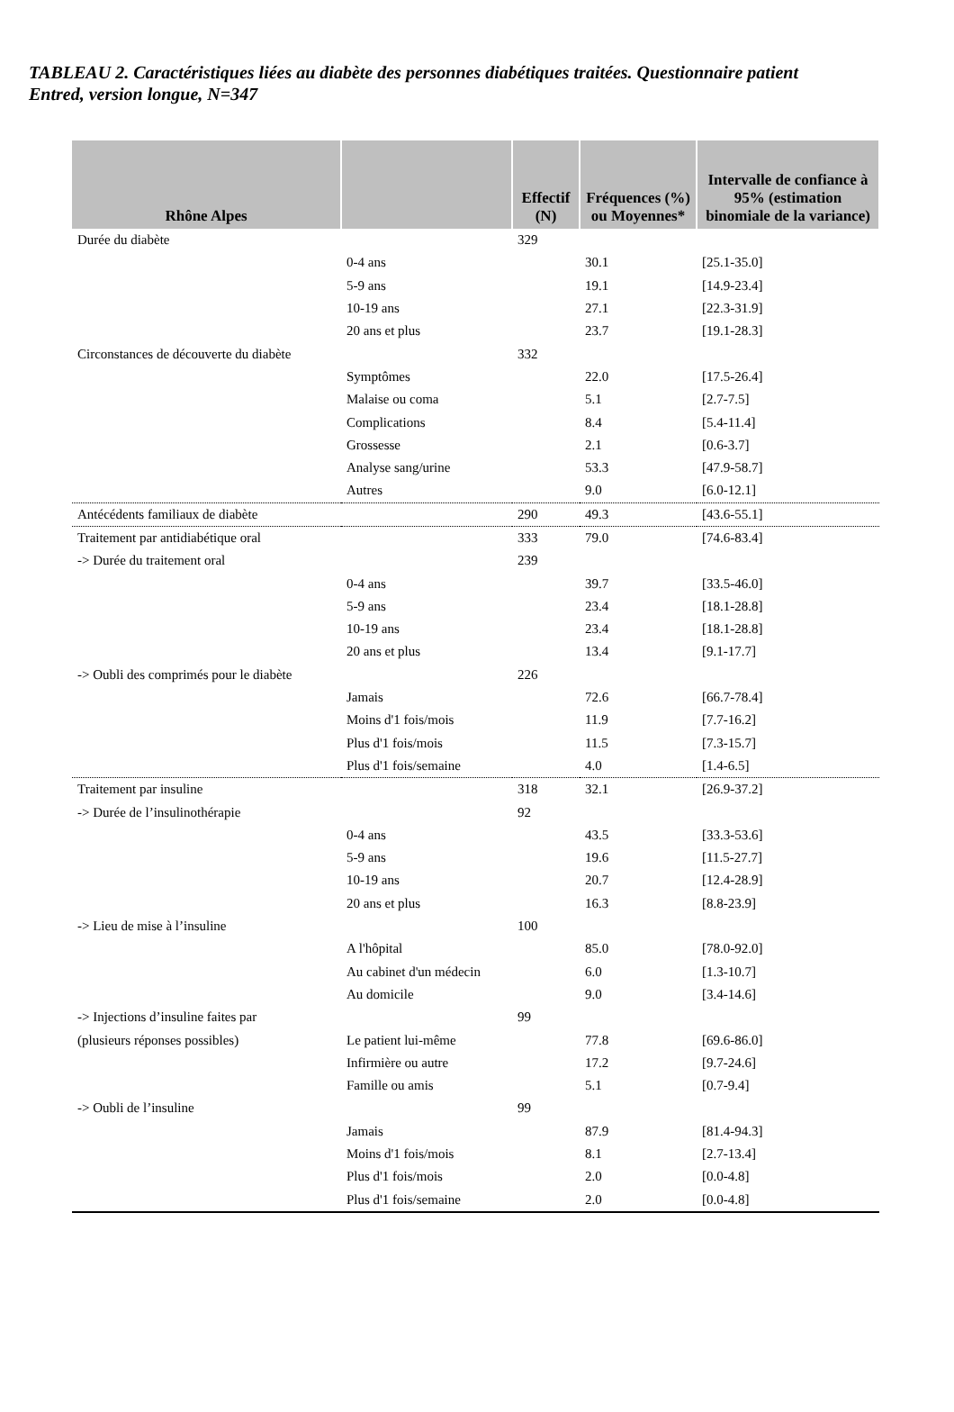TABLEAU 2. Caractéristiques liées au diabète des personnes diabétiques traitées. Questionnaire patient Entred, version longue, N=347
| Rhône Alpes | | Effectif (N) | Fréquences (%) ou Moyennes* | Intervalle de confiance à 95% (estimation binomiale de la variance) |
| --- | --- | --- | --- | --- |
| Durée du diabète | | 329 | | |
| | 0-4 ans | | 30.1 | [25.1-35.0] |
| | 5-9 ans | | 19.1 | [14.9-23.4] |
| | 10-19 ans | | 27.1 | [22.3-31.9] |
| | 20 ans et plus | | 23.7 | [19.1-28.3] |
| Circonstances de découverte du diabète | | 332 | | |
| | Symptômes | | 22.0 | [17.5-26.4] |
| | Malaise ou coma | | 5.1 | [2.7-7.5] |
| | Complications | | 8.4 | [5.4-11.4] |
| | Grossesse | | 2.1 | [0.6-3.7] |
| | Analyse sang/urine | | 53.3 | [47.9-58.7] |
| | Autres | | 9.0 | [6.0-12.1] |
| Antécédents familiaux de diabète | | 290 | 49.3 | [43.6-55.1] |
| Traitement par antidiabétique oral | | 333 | 79.0 | [74.6-83.4] |
| -> Durée du traitement oral | | 239 | | |
| | 0-4 ans | | 39.7 | [33.5-46.0] |
| | 5-9 ans | | 23.4 | [18.1-28.8] |
| | 10-19 ans | | 23.4 | [18.1-28.8] |
| | 20 ans et plus | | 13.4 | [9.1-17.7] |
| -> Oubli des comprimés pour le diabète | | 226 | | |
| | Jamais | | 72.6 | [66.7-78.4] |
| | Moins d'1 fois/mois | | 11.9 | [7.7-16.2] |
| | Plus d'1 fois/mois | | 11.5 | [7.3-15.7] |
| | Plus d'1 fois/semaine | | 4.0 | [1.4-6.5] |
| Traitement par insuline | | 318 | 32.1 | [26.9-37.2] |
| -> Durée de l’insulinothérapie | | 92 | | |
| | 0-4 ans | | 43.5 | [33.3-53.6] |
| | 5-9 ans | | 19.6 | [11.5-27.7] |
| | 10-19 ans | | 20.7 | [12.4-28.9] |
| | 20 ans et plus | | 16.3 | [8.8-23.9] |
| -> Lieu de mise à l’insuline | | 100 | | |
| | A l'hôpital | | 85.0 | [78.0-92.0] |
| | Au cabinet d'un médecin | | 6.0 | [1.3-10.7] |
| | Au domicile | | 9.0 | [3.4-14.6] |
| -> Injections d’insuline faites par | | 99 | | |
| (plusieurs réponses possibles) | Le patient lui-même | | 77.8 | [69.6-86.0] |
| | Infirmière ou autre | | 17.2 | [9.7-24.6] |
| | Famille ou amis | | 5.1 | [0.7-9.4] |
| -> Oubli de l’insuline | | 99 | | |
| | Jamais | | 87.9 | [81.4-94.3] |
| | Moins d'1 fois/mois | | 8.1 | [2.7-13.4] |
| | Plus d'1 fois/mois | | 2.0 | [0.0-4.8] |
| | Plus d'1 fois/semaine | | 2.0 | [0.0-4.8] |